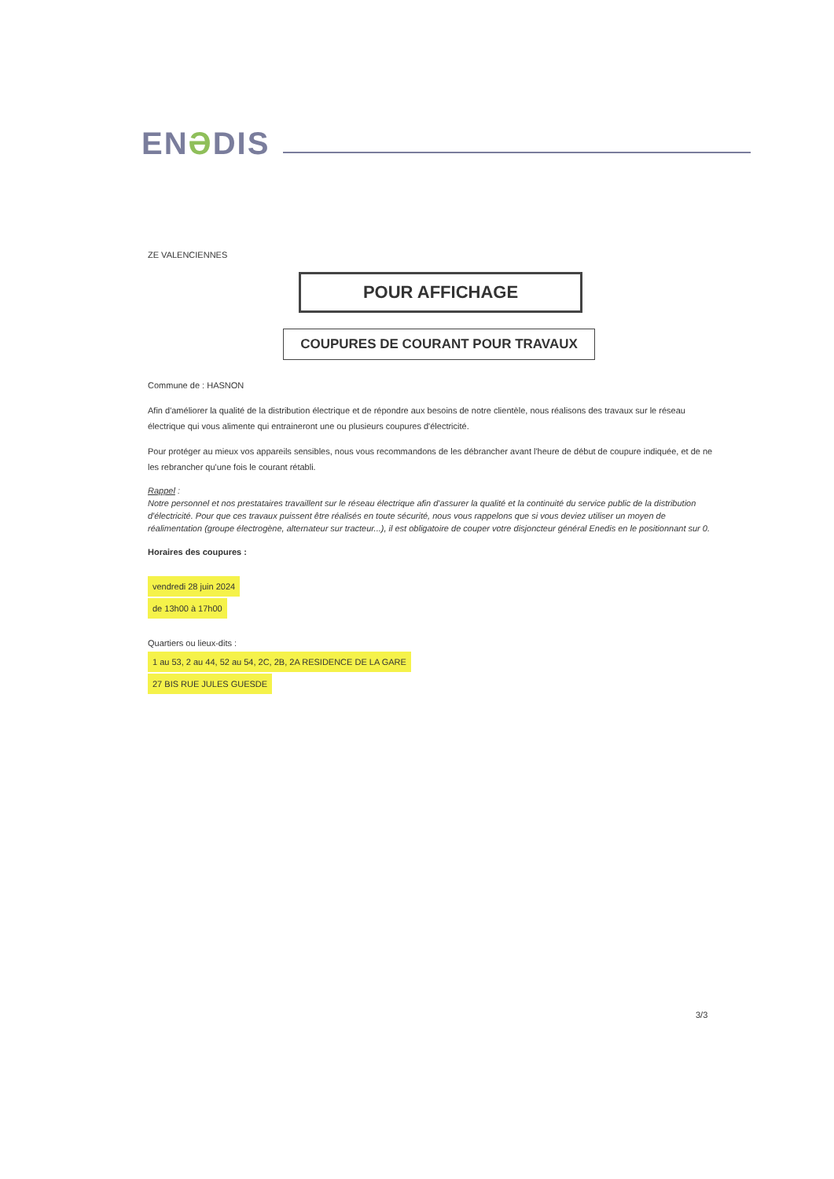ENƏDIS
ZE VALENCIENNES
POUR AFFICHAGE
COUPURES DE COURANT POUR TRAVAUX
Commune de : HASNON
Afin d'améliorer la qualité de la distribution électrique et de répondre aux besoins de notre clientèle, nous réalisons des travaux sur le réseau électrique qui vous alimente qui entraineront une ou plusieurs coupures d'électricité.
Pour protéger au mieux vos appareils sensibles, nous vous recommandons de les débrancher avant l'heure de début de coupure indiquée, et de ne les rebrancher qu'une fois le courant rétabli.
Rappel :
Notre personnel et nos prestataires travaillent sur le réseau électrique afin d'assurer la qualité et la continuité du service public de la distribution d'électricité. Pour que ces travaux puissent être réalisés en toute sécurité, nous vous rappelons que si vous deviez utiliser un moyen de réalimentation (groupe électrogène, alternateur sur tracteur...), il est obligatoire de couper votre disjoncteur général Enedis en le positionnant sur 0.
Horaires des coupures :
vendredi 28 juin 2024
de 13h00 à 17h00
Quartiers ou lieux-dits :
1 au 53, 2 au 44, 52 au 54, 2C, 2B, 2A RESIDENCE DE LA GARE
27 BIS RUE JULES GUESDE
3/3